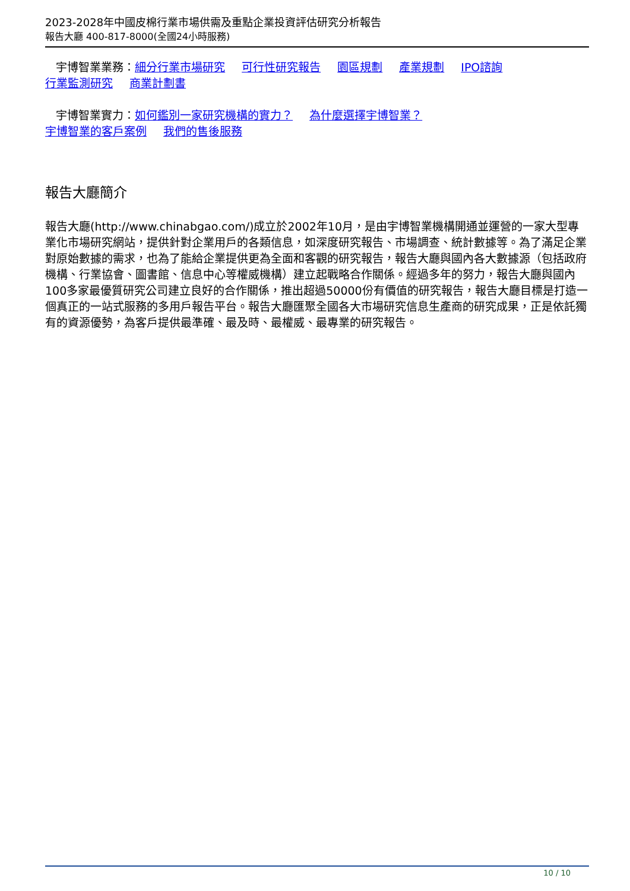2023-2028年中國皮棉行業市場供需及重點企業投資評估研究分析報告
報告大廳 400-817-8000(全國24小時服務)
宇博智業業務：細分行業市場研究 可行性研究報告 園區規劃 產業規劃 IPO諮詢
行業監測研究 商業計劃書
宇博智業實力：如何鑑別一家研究機構的實力？ 為什麼選擇宇博智業？
宇博智業的客戶案例 我們的售後服務
報告大廳簡介
報告大廳(http://www.chinabgao.com/)成立於2002年10月，是由宇博智業機構開通並運營的一家大型專業化市場研究網站，提供針對企業用戶的各類信息，如深度研究報告、市場調查、統計數據等。為了滿足企業對原始數據的需求，也為了能給企業提供更為全面和客觀的研究報告，報告大廳與國內各大數據源（包括政府機構、行業協會、圖書館、信息中心等權威機構）建立起戰略合作關係。經過多年的努力，報告大廳與國內100多家最優質研究公司建立良好的合作關係，推出超過50000份有價值的研究報告，報告大廳目標是打造一個真正的一站式服務的多用戶報告平台。報告大廳匯聚全國各大市場研究信息生產商的研究成果，正是依託獨有的資源優勢，為客戶提供最準確、最及時、最權威、最專業的研究報告。
10 / 10